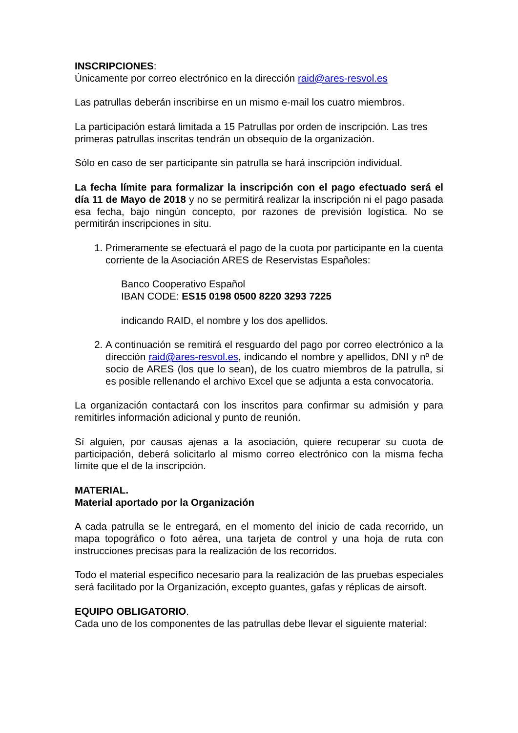INSCRIPCIONES:
Únicamente por correo electrónico en la dirección raid@ares-resvol.es
Las patrullas deberán inscribirse en un mismo e-mail los cuatro miembros.
La participación estará limitada a 15 Patrullas por orden de inscripción. Las tres primeras patrullas inscritas tendrán un obsequio de la organización.
Sólo en caso de ser participante sin patrulla se hará inscripción individual.
La fecha límite para formalizar la inscripción con el pago efectuado será el día 11 de Mayo de 2018 y no se permitirá realizar la inscripción ni el pago pasada esa fecha, bajo ningún concepto, por razones de previsión logística. No se permitirán inscripciones in situ.
1. Primeramente se efectuará el pago de la cuota por participante en la cuenta corriente de la Asociación ARES de Reservistas Españoles:
Banco Cooperativo Español
IBAN CODE: ES15 0198 0500 8220 3293 7225
indicando RAID, el nombre y los dos apellidos.
2. A continuación se remitirá el resguardo del pago por correo electrónico a la dirección raid@ares-resvol.es, indicando el nombre y apellidos, DNI y nº de socio de ARES (los que lo sean), de los cuatro miembros de la patrulla, si es posible rellenando el archivo Excel que se adjunta a esta convocatoria.
La organización contactará con los inscritos para confirmar su admisión y para remitirles información adicional y punto de reunión.
Sí alguien, por causas ajenas a la asociación, quiere recuperar su cuota de participación, deberá solicitarlo al mismo correo electrónico con la misma fecha límite que el de la inscripción.
MATERIAL.
Material aportado por la Organización
A cada patrulla se le entregará, en el momento del inicio de cada recorrido, un mapa topográfico o foto aérea, una tarjeta de control y una hoja de ruta con instrucciones precisas para la realización de los recorridos.
Todo el material específico necesario para la realización de las pruebas especiales será facilitado por la Organización, excepto guantes, gafas y réplicas de airsoft.
EQUIPO OBLIGATORIO.
Cada uno de los componentes de las patrullas debe llevar el siguiente material: